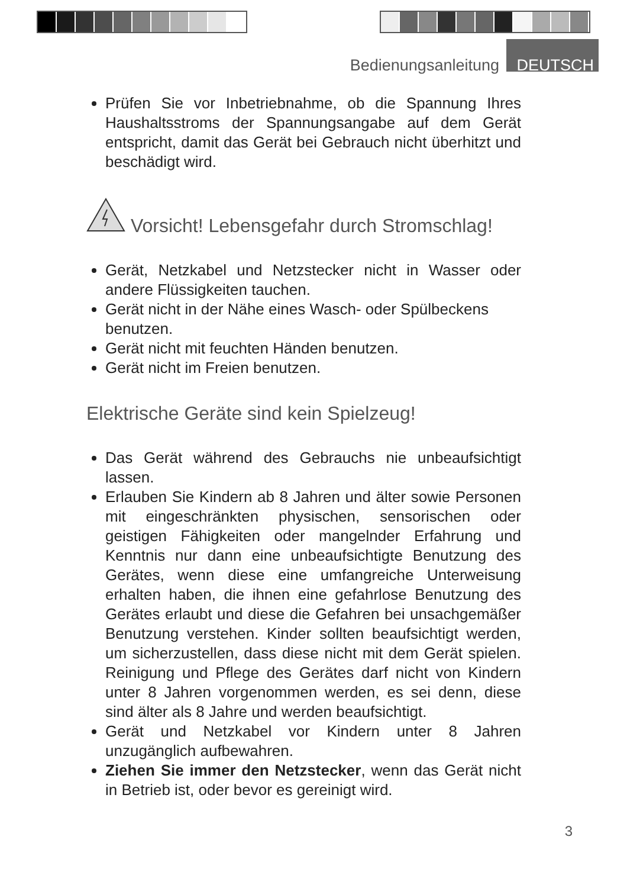Bedienungsanleitung DEUTSCH
Prüfen Sie vor Inbetriebnahme, ob die Spannung Ihres Haushaltsstroms der Spannungsangabe auf dem Gerät entspricht, damit das Gerät bei Gebrauch nicht überhitzt und beschädigt wird.
Vorsicht! Lebensgefahr durch Stromschlag!
Gerät, Netzkabel und Netzstecker nicht in Wasser oder andere Flüssigkeiten tauchen.
Gerät nicht in der Nähe eines Wasch- oder Spülbeckens benutzen.
Gerät nicht mit feuchten Händen benutzen.
Gerät nicht im Freien benutzen.
Elektrische Geräte sind kein Spielzeug!
Das Gerät während des Gebrauchs nie unbeaufsichtigt lassen.
Erlauben Sie Kindern ab 8 Jahren und älter sowie Personen mit eingeschränkten physischen, sensorischen oder geistigen Fähigkeiten oder mangelnder Erfahrung und Kenntnis nur dann eine unbeaufsichtigte Benutzung des Gerätes, wenn diese eine umfangreiche Unterweisung erhalten haben, die ihnen eine gefahrlose Benutzung des Gerätes erlaubt und diese die Gefahren bei unsachgemäßer Benutzung verstehen. Kinder sollten beaufsichtigt werden, um sicherzustellen, dass diese nicht mit dem Gerät spielen. Reinigung und Pflege des Gerätes darf nicht von Kindern unter 8 Jahren vorgenommen werden, es sei denn, diese sind älter als 8 Jahre und werden beaufsichtigt.
Gerät und Netzkabel vor Kindern unter 8 Jahren unzugänglich aufbewahren.
Ziehen Sie immer den Netzstecker, wenn das Gerät nicht in Betrieb ist, oder bevor es gereinigt wird.
3